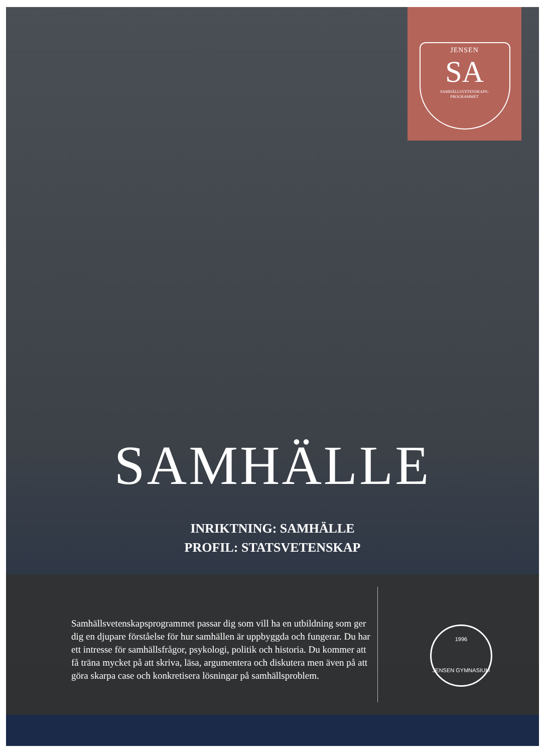JENSEN
SA
SAMHÄLLSVETENSKAPS-
PROGRAMMET
SAMHÄLLE
INRIKTNING: SAMHÄLLE
PROFIL: STATSVETENSKAP
Samhällsvetenskapsprogrammet passar dig som vill ha en utbildning som ger dig en djupare förståelse för hur samhällen är uppbyggda och fungerar. Du har ett intresse för samhällsfrågor, psykologi, politik och historia. Du kommer att få träna mycket på att skriva, läsa, argumentera och diskutera men även på att göra skarpa case och konkretisera lösningar på samhällsproblem.
1996
JENSEN GYMNASIUM